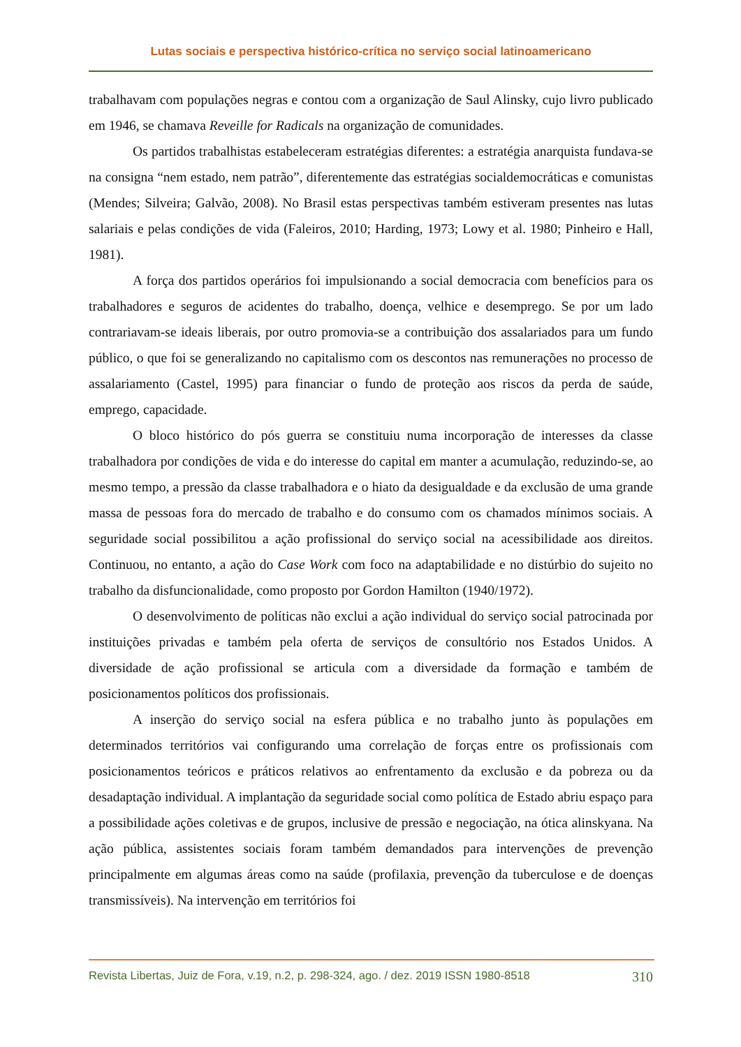Lutas sociais e perspectiva histórico-crítica no serviço social latinoamericano
trabalhavam com populações negras e contou com a organização de Saul Alinsky, cujo livro publicado em 1946, se chamava Reveille for Radicals na organização de comunidades.
Os partidos trabalhistas estabeleceram estratégias diferentes: a estratégia anarquista fundava-se na consigna “nem estado, nem patrão”, diferentemente das estratégias socialdemocráticas e comunistas (Mendes; Silveira; Galvão, 2008). No Brasil estas perspectivas também estiveram presentes nas lutas salariais e pelas condições de vida (Faleiros, 2010; Harding, 1973; Lowy et al. 1980; Pinheiro e Hall, 1981).
A força dos partidos operários foi impulsionando a social democracia com benefícios para os trabalhadores e seguros de acidentes do trabalho, doença, velhice e desemprego. Se por um lado contrariavam-se ideais liberais, por outro promovia-se a contribuição dos assalariados para um fundo público, o que foi se generalizando no capitalismo com os descontos nas remunerações no processo de assalariamento (Castel, 1995) para financiar o fundo de proteção aos riscos da perda de saúde, emprego, capacidade.
O bloco histórico do pós guerra se constituiu numa incorporação de interesses da classe trabalhadora por condições de vida e do interesse do capital em manter a acumulação, reduzindo-se, ao mesmo tempo, a pressão da classe trabalhadora e o hiato da desigualdade e da exclusão de uma grande massa de pessoas fora do mercado de trabalho e do consumo com os chamados mínimos sociais. A seguridade social possibilitou a ação profissional do serviço social na acessibilidade aos direitos. Continuou, no entanto, a ação do Case Work com foco na adaptabilidade e no distúrbio do sujeito no trabalho da disfuncionalidade, como proposto por Gordon Hamilton (1940/1972).
O desenvolvimento de políticas não exclui a ação individual do serviço social patrocinada por instituições privadas e também pela oferta de serviços de consultório nos Estados Unidos. A diversidade de ação profissional se articula com a diversidade da formação e também de posicionamentos políticos dos profissionais.
A inserção do serviço social na esfera pública e no trabalho junto às populações em determinados territórios vai configurando uma correlação de forças entre os profissionais com posicionamentos teóricos e práticos relativos ao enfrentamento da exclusão e da pobreza ou da desadaptação individual. A implantação da seguridade social como política de Estado abriu espaço para a possibilidade ações coletivas e de grupos, inclusive de pressão e negociação, na ótica alinskyana. Na ação pública, assistentes sociais foram também demandados para intervenções de prevenção principalmente em algumas áreas como na saúde (profilaxia, prevenção da tuberculose e de doenças transmissíveis). Na intervenção em territórios foi
Revista Libertas, Juiz de Fora, v.19, n.2, p. 298-324, ago. / dez. 2019 ISSN 1980-8518 310